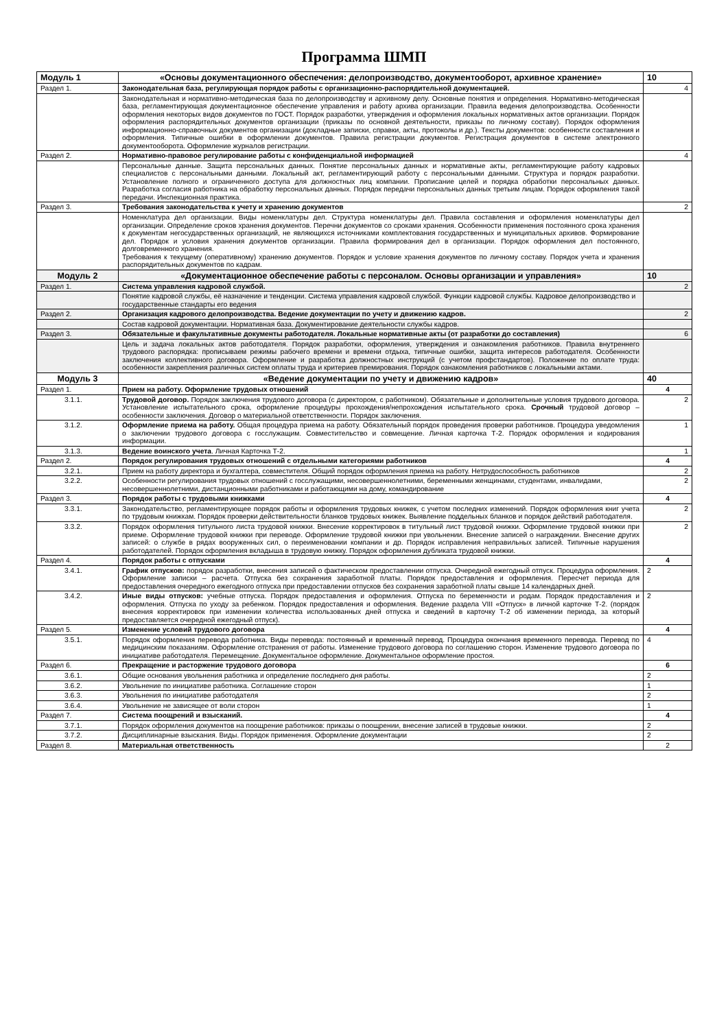Программа ШМП
| Модуль 1 | «Основы документационного обеспечения: делопроизводство, документооборот, архивное хранение» | 10 |
| Раздел 1. | Законодательная база, регулирующая порядок работы с организационно-распорядительной документацией. | 4 |
| | Законодательная и нормативно-методическая база по делопроизводству и архивному делу. Основные понятия и определения. Нормативно-методическая база, регламентирующая документационное обеспечение управления и работу архива организации. Правила ведения делопроизводства. Особенности оформления некоторых видов документов по ГОСТ. Порядок разработки, утверждения и оформления локальных нормативных актов организации. Порядок оформления распорядительных документов организации (приказы по основной деятельности, приказы по личному составу). Порядок оформления информационно-справочных документов организации (докладные записки, справки, акты, протоколы и др.). Тексты документов: особенности составления и оформления. Типичные ошибки в оформлении документов. Правила регистрации документов. Регистрация документов в системе электронного документооборота. Оформление журналов регистрации. | |
| Раздел 2. | Нормативно-правовое регулирование работы с конфиденциальной информацией | 4 |
| | Персональные данные. Защита персональных данных. Понятие персональных данных и нормативные акты, регламентирующие работу кадровых специалистов с персональными данными. Локальный акт, регламентирующий работу с персональными данными. Структура и порядок разработки. Установление полного и ограниченного доступа для должностных лиц компании. Прописание целей и порядка обработки персональных данных. Разработка согласия работника на обработку персональных данных. Порядок передачи персональных данных третьим лицам. Порядок оформления такой передачи. Инспекционная практика. | |
| Раздел 3. | Требования законодательства к учету и хранению документов | 2 |
| | Номенклатура дел организации. Виды номенклатуры дел. Структура номенклатуры дел. Правила составления и оформления номенклатуры дел организации. Определение сроков хранения документов. Перечни документов со сроками хранения. Особенности применения постоянного срока хранения к документам негосударственных организаций, не являющихся источниками комплектования государственных и муниципальных архивов. Формирование дел. Порядок и условия хранения документов организации. Правила формирования дел в организации. Порядок оформления дел постоянного, долговременного хранения. Требования к текущему (оперативному) хранению документов. Порядок и условие хранения документов по личному составу. Порядок учета и хранения распорядительных документов по кадрам. | |
| Модуль 2 | «Документационное обеспечение работы с персоналом. Основы организации и управления» | 10 |
| Раздел 1. | Система управления кадровой службой. | 2 |
| | Понятие кадровой службы, её назначение и тенденции. Система управления кадровой службой. Функции кадровой службы. Кадровое делопроизводство и государственные стандарты его ведения | |
| Раздел 2. | Организация кадрового делопроизводства. Ведение документации по учету и движению кадров. | 2 |
| | Состав кадровой документации. Нормативная база. Документирование деятельности службы кадров. | |
| Раздел 3. | Обязательные и факультативные документы работодателя. Локальные нормативные акты (от разработки до составления) | 6 |
| | Цель и задача локальных актов работодателя. Порядок разработки, оформления, утверждения и ознакомления работников. Правила внутреннего трудового распорядка: прописываем режимы рабочего времени и времени отдыха, типичные ошибки, защита интересов работодателя. Особенности заключения коллективного договора. Оформление и разработка должностных инструкций (с учетом профстандартов). Положение по оплате труда: особенности закрепления различных систем оплаты труда и критериев премирования. Порядок ознакомления работников с локальными актами. | |
| Модуль 3 | «Ведение документации по учету и движению кадров» | 40 |
| Раздел 1. | Прием на работу. Оформление трудовых отношений | 4 |
| 3.1.1. | Трудовой договор. Порядок заключения трудового договора (с директором, с работником). Обязательные и дополнительные условия трудового договора. Установление испытательного срока, оформление процедуры прохождения/непрохождения испытательного срока. Срочный трудовой договор –особенности заключения. Договор о материальной ответственности. Порядок заключения. | 2 |
| 3.1.2. | Оформление приема на работу. Общая процедура приема на работу. Обязательный порядок проведения проверки работников. Процедура уведомления о заключении трудового договора с госслужащим. Совместительство и совмещение. Личная карточка Т-2. Порядок оформления и кодирования информации. | 1 |
| 3.1.3. | Ведение воинского учета . Личная Карточка Т-2. | 1 |
| Раздел 2. | Порядок регулирования трудовых отношений с отдельными категориями работников | 4 |
| 3.2.1. | Прием на работу директора и бухгалтера, совместителя. Общий порядок оформления приема на работу. Нетрудоспособность работников | 2 |
| 3.2.2. | Особенности регулирования трудовых отношений с госслужащими, несовершеннолетними, беременными женщинами, студентами, инвалидами, несовершеннолетними, дистанционными работниками и работающими на дому, командирование | 2 |
| Раздел 3. | Порядок работы с трудовыми книжками | 4 |
| 3.3.1. | Законодательство, регламентирующее порядок работы и оформления трудовых книжек, с учетом последних изменений. Порядок оформления книг учета по трудовым книжкам. Порядок проверки действительности бланков трудовых книжек. Выявление поддельных бланков и порядок действий работодателя. | 2 |
| 3.3.2. | Порядок оформления титульного листа трудовой книжки. Внесение корректировок в титульный лист трудовой книжки. Оформление трудовой книжки при приеме. Оформление трудовой книжки при переводе. Оформление трудовой книжки при увольнении. Внесение записей о награждении. Внесение других записей: о службе в рядах вооруженных сил, о переименовании компании и др. Порядок исправления неправильных записей. Типичные нарушения работодателей. Порядок оформления вкладыша в трудовую книжку. Порядок оформления дубликата трудовой книжки. | 2 |
| Раздел 4. | Порядок работы с отпусками | 4 |
| 3.4.1. | График отпусков: порядок разработки, внесения записей о фактическом предоставлении отпуска. Очередной ежегодный отпуск. Процедура оформления. Оформление записки – расчета. Отпуска без сохранения заработной платы. Порядок предоставления и оформления. Пересчет периода для предоставления очередного ежегодного отпуска при предоставлении отпусков без сохранения заработной платы свыше 14 календарных дней. | 2 |
| 3.4.2. | Иные виды отпусков: учебные отпуска. Порядок предоставления и оформления. Отпуска по беременности и родам. Порядок предоставления и оформления. Отпуска по уходу за ребенком. Порядок предоставления и оформления. Ведение раздела VIII «Отпуск» в личной карточке Т-2. (порядок внесения корректировок при изменении количества использованных дней отпуска и сведений в карточку Т-2 об изменении периода, за который предоставляется очередной ежегодный отпуск). | 2 |
| Раздел 5. | Изменение условий трудового договора | 4 |
| 3.5.1. | Порядок оформления перевода работника. Виды перевода: постоянный и временный перевод. Процедура окончания временного перевода. Перевод по медицинским показаниям. Оформление отстранения от работы. Изменение трудового договора по соглашению сторон. Изменение трудового договора по инициативе работодателя. Перемещение. Документальное оформление. Документальное оформление простоя. | 4 |
| Раздел 6. | Прекращение и расторжение трудового договора | 6 |
| 3.6.1. | Общие основания увольнения работника и определение последнего дня работы. | 2 |
| 3.6.2. | Увольнение по инициативе работника. Соглашение сторон | 1 |
| 3.6.3. | Увольнения по инициативе работодателя | 2 |
| 3.6.4. | Увольнение не зависящее от воли сторон | 1 |
| Раздел 7. | Система поощрений и взысканий. | 4 |
| 3.7.1. | Порядок оформления документов на поощрение работников: приказы о поощрении, внесение записей в трудовые книжки. | 2 |
| 3.7.2. | Дисциплинарные взыскания. Виды. Порядок применения. Оформление документации | 2 |
| Раздел 8. | Материальная ответственность | 2 |